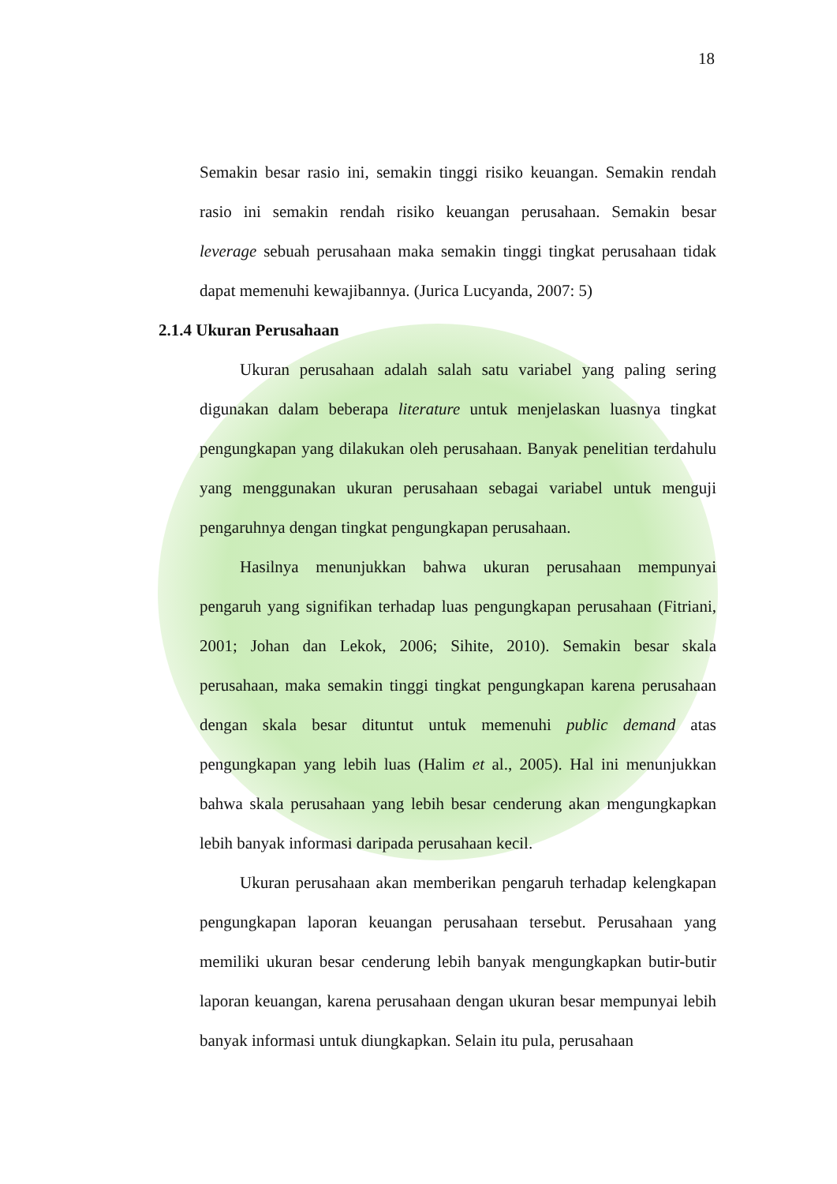18
Semakin besar rasio ini, semakin tinggi risiko keuangan. Semakin rendah rasio ini semakin rendah risiko keuangan perusahaan. Semakin besar leverage sebuah perusahaan maka semakin tinggi tingkat perusahaan tidak dapat memenuhi kewajibannya. (Jurica Lucyanda, 2007: 5)
2.1.4 Ukuran Perusahaan
Ukuran perusahaan adalah salah satu variabel yang paling sering digunakan dalam beberapa literature untuk menjelaskan luasnya tingkat pengungkapan yang dilakukan oleh perusahaan. Banyak penelitian terdahulu yang menggunakan ukuran perusahaan sebagai variabel untuk menguji pengaruhnya dengan tingkat pengungkapan perusahaan.
Hasilnya menunjukkan bahwa ukuran perusahaan mempunyai pengaruh yang signifikan terhadap luas pengungkapan perusahaan (Fitriani, 2001; Johan dan Lekok, 2006; Sihite, 2010). Semakin besar skala perusahaan, maka semakin tinggi tingkat pengungkapan karena perusahaan dengan skala besar dituntut untuk memenuhi public demand atas pengungkapan yang lebih luas (Halim et al., 2005). Hal ini menunjukkan bahwa skala perusahaan yang lebih besar cenderung akan mengungkapkan lebih banyak informasi daripada perusahaan kecil.
Ukuran perusahaan akan memberikan pengaruh terhadap kelengkapan pengungkapan laporan keuangan perusahaan tersebut. Perusahaan yang memiliki ukuran besar cenderung lebih banyak mengungkapkan butir-butir laporan keuangan, karena perusahaan dengan ukuran besar mempunyai lebih banyak informasi untuk diungkapkan. Selain itu pula, perusahaan